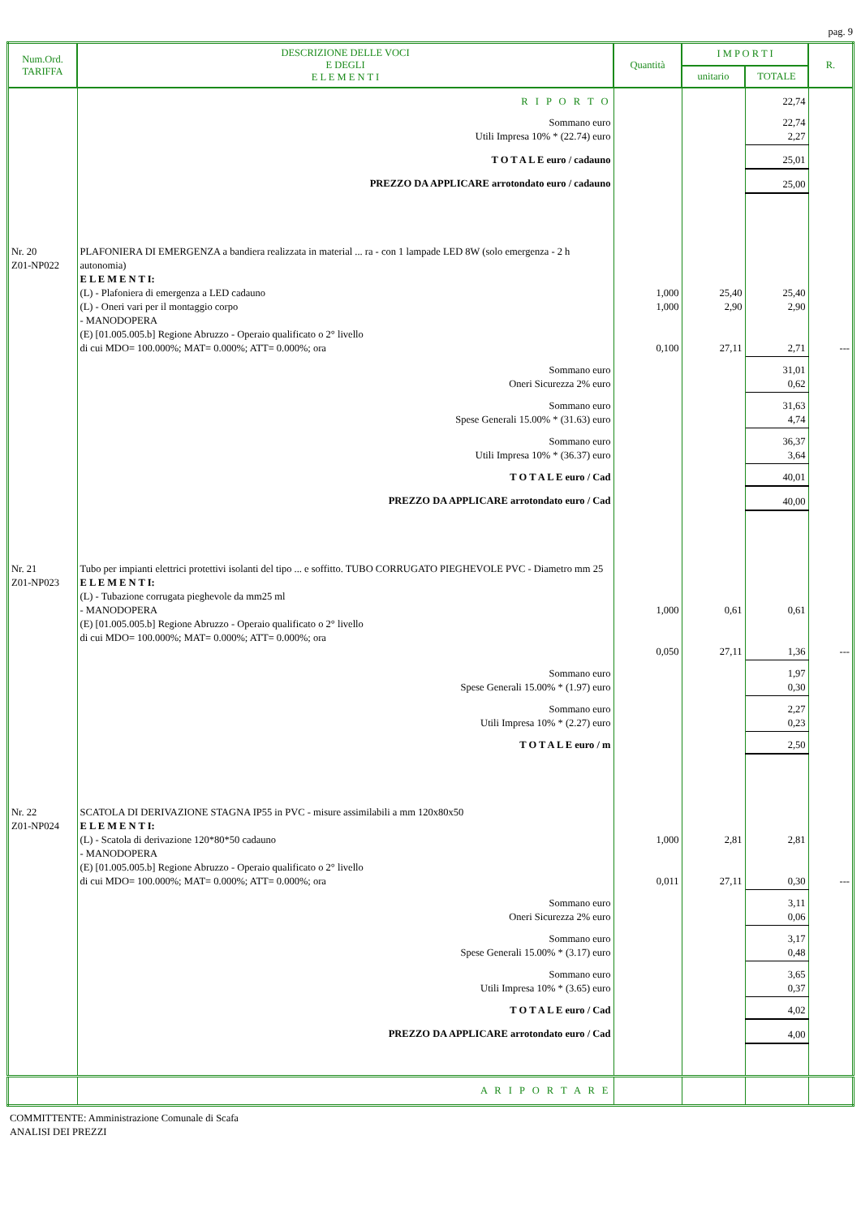pag. 9
| Num.Ord. TARIFFA | DESCRIZIONE DELLE VOCI E DEGLI E L E M E N T I | Quantità | I M P O R T I | | R. |
| --- | --- | --- | --- | --- | --- |
| | | | unitario | TOTALE | |
| | R I P O R T O | | | 22,74 | |
| | Sommano euro Utili Impresa 10% * (22.74) euro | | | 22,74 2,27 | |
| | T O T A L E euro / cadauno | | | 25,01 | |
| | PREZZO DA APPLICARE arrotondato euro / cadauno | | | 25,00 | |
| Nr. 20 Z01-NP022 | PLAFONIERA DI EMERGENZA a bandiera realizzata in material ... ra - con 1 lampade LED 8W (solo emergenza - 2 h autonomia) E L E M E N T I: (L) - Plafoniera di emergenza a LED cadauno (L) - Oneri vari per il montaggio corpo - MANODOPERA (E) [01.005.005.b] Regione Abruzzo - Operaio qualificato o 2° livello di cui MDO= 100.000%; MAT= 0.000%; ATT= 0.000%; ora | 1,000 1,000 0,100 | 25,40 2,90 27,11 | 25,40 2,90 2,71 | --- |
| | Sommano euro Oneri Sicurezza 2% euro | | | 31,01 0,62 | |
| | Sommano euro Spese Generali 15.00% * (31.63) euro | | | 31,63 4,74 | |
| | Sommano euro Utili Impresa 10% * (36.37) euro | | | 36,37 3,64 | |
| | T O T A L E euro / Cad | | | 40,01 | |
| | PREZZO DA APPLICARE arrotondato euro / Cad | | | 40,00 | |
| Nr. 21 Z01-NP023 | Tubo per impianti elettrici protettivi isolanti del tipo ... e soffitto. TUBO CORRUGATO PIEGHEVOLE PVC - Diametro mm 25 E L E M E N T I: (L) - Tubazione corrugata pieghevole da mm25 ml - MANODOPERA (E) [01.005.005.b] Regione Abruzzo - Operaio qualificato o 2° livello di cui MDO= 100.000%; MAT= 0.000%; ATT= 0.000%; ora | 1,000 0,050 | 0,61 27,11 | 0,61 1,36 | --- |
| | Sommano euro Spese Generali 15.00% * (1.97) euro | | | 1,97 0,30 | |
| | Sommano euro Utili Impresa 10% * (2.27) euro | | | 2,27 0,23 | |
| | T O T A L E euro / m | | | 2,50 | |
| Nr. 22 Z01-NP024 | SCATOLA DI DERIVAZIONE STAGNA IP55 in PVC - misure assimilabili a mm 120x80x50 E L E M E N T I: (L) - Scatola di derivazione 120*80*50 cadauno - MANODOPERA (E) [01.005.005.b] Regione Abruzzo - Operaio qualificato o 2° livello di cui MDO= 100.000%; MAT= 0.000%; ATT= 0.000%; ora | 1,000 0,011 | 2,81 27,11 | 2,81 0,30 | --- |
| | Sommano euro Oneri Sicurezza 2% euro | | | 3,11 0,06 | |
| | Sommano euro Spese Generali 15.00% * (3.17) euro | | | 3,17 0,48 | |
| | Sommano euro Utili Impresa 10% * (3.65) euro | | | 3,65 0,37 | |
| | T O T A L E euro / Cad | | | 4,02 | |
| | PREZZO DA APPLICARE arrotondato euro / Cad | | | 4,00 | |
| | A R I P O R T A R E | | | | |
COMMITTENTE: Amministrazione Comunale di Scafa
ANALISI DEI PREZZI